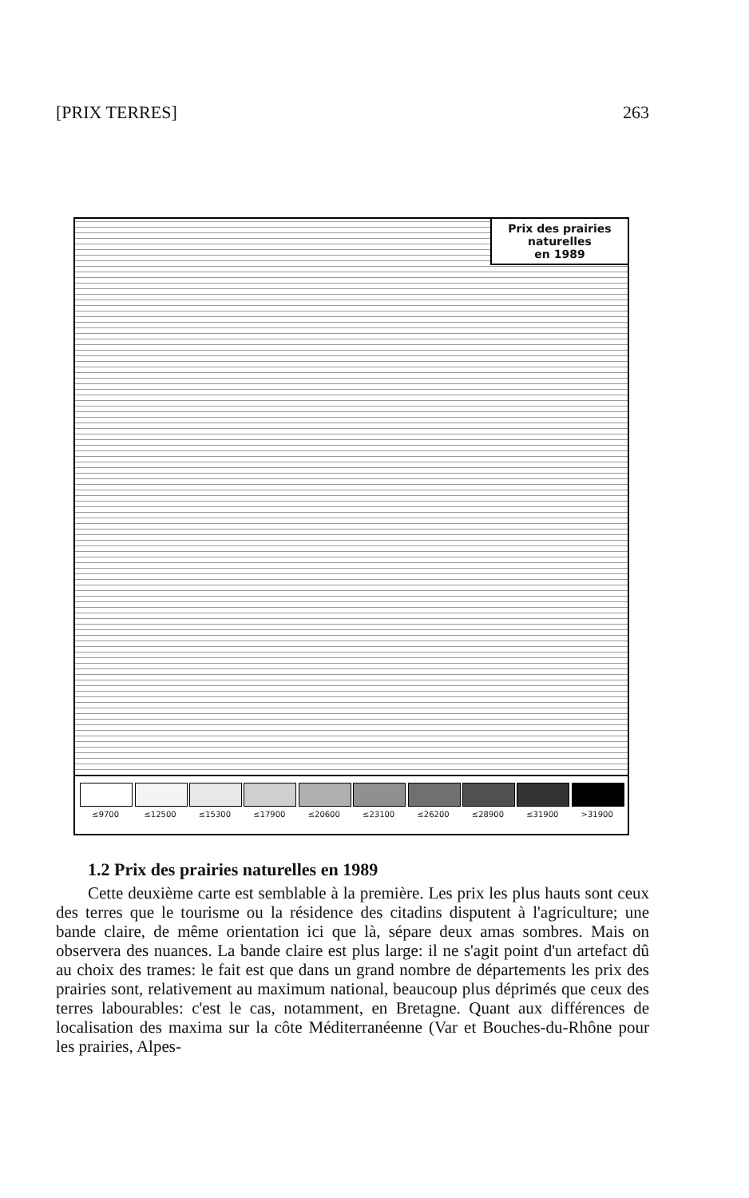[PRIX TERRES] 263
Prix des prairies
naturelles
en 1989
≤9700 ≤12500 ≤15300 ≤17900 ≤20600 ≤23100 ≤26200 ≤28900 ≤31900 >31900
1.2 Prix des prairies naturelles en 1989
Cette deuxième carte est semblable à la première. Les prix les plus hauts sont ceux des terres que le tourisme ou la résidence des citadins disputent à l'agriculture; une bande claire, de même orientation ici que là, sépare deux amas sombres. Mais on observera des nuances. La bande claire est plus large: il ne s'agit point d'un artefact dû au choix des trames: le fait est que dans un grand nombre de départements les prix des prairies sont, relativement au maximum national, beaucoup plus déprimés que ceux des terres labourables: c'est le cas, notamment, en Bretagne. Quant aux différences de localisation des maxima sur la côte Méditerranéenne (Var et Bouches-du-Rhône pour les prairies, Alpes-